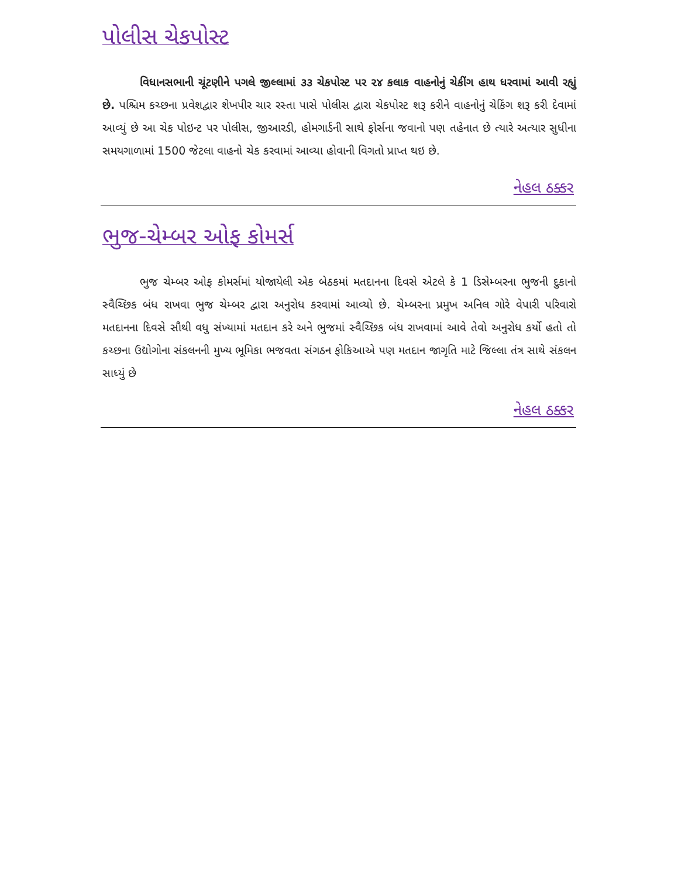પોલીસ ચેકપોસ્ટ
વિધાનસભાની ચૂંટણીને પગલે જીલ્લામાં ૩૩ ચેકપોસ્ટ પર ૨૪ કલાક વાહનોનું ચેકીંગ હાથ ધરવામાં આવી રહ્યું છે. પશ્ચિમ કચ્છના પ્રવેશદ્વાર શેખપીર ચાર રસ્તા પાસે પોલીસ દ્વારા ચેકપોસ્ટ શરૂ કરીને વાહનોનું ચેકિંગ શરૂ કરી દેવામાં આવ્યું છે આ ચેક પોઇન્ટ પર પોલીસ, જીઆરડી, હોમગાર્ડની સાથે ફોર્સના જવાનો પણ તહેનાત છે ત્યારે અત્યાર સુધીના સમયગાળામાં 1500 જેટલા વાહનો ચેક કરવામાં આવ્યા હોવાની વિગતો પ્રાપ્ત થઇ છે.
નેહલ ઠક્કર
ભુજ-ચેમ્બર ઓફ કોમર્સ
ભુજ ચેમ્બર ઓફ કોમર્સમાં યોજાયેલી એક બેઠકમાં મતદાનના દિવસે એટલે કે 1 ડિસેમ્બરના ભુજની દુકાનો સ્વૈચ્છિક બંધ રાખવા ભુજ ચેમ્બર દ્વારા અનુરોધ કરવામાં આવ્યો છે. ચેમ્બરના પ્રમુખ અનિલ ગોરે વેપારી પરિવારો મતદાનના દિવસે સૌથી વધુ સંખ્યામાં મતદાન કરે અને ભુજમાં સ્વૈચ્છિક બંધ રાખવામાં આવે તેવો અનુરોધ કર્યો હતો તો કચ્છના ઉદ્યોગોના સંકલનની મુખ્ય ભૂમિકા ભજવતા સંગઠન ફોકિઆએ પણ મતદાન જાગૃતિ માટે જિલ્લા તંત્ર સાથે સંકલન સાધ્યું છે
નેહલ ઠક્કર